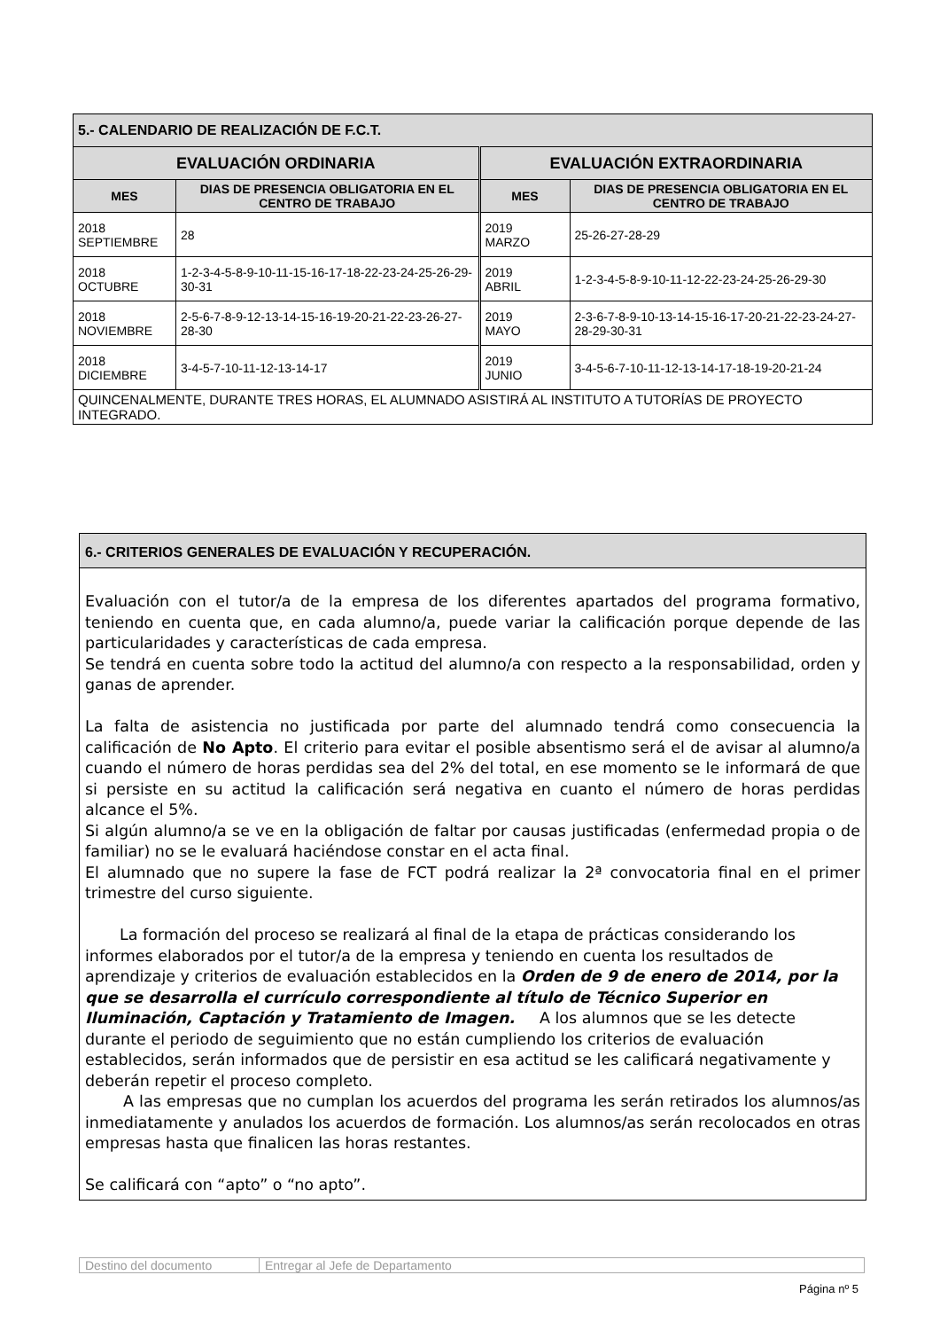| 5.- CALENDARIO DE REALIZACIÓN DE F.C.T. | | | |
| EVALUACIÓN ORDINARIA | | EVALUACIÓN EXTRAORDINARIA | |
| MES | DIAS DE PRESENCIA OBLIGATORIA EN EL CENTRO DE TRABAJO | MES | DIAS DE PRESENCIA OBLIGATORIA EN EL CENTRO DE TRABAJO |
| 2018 SEPTIEMBRE | 28 | 2019 MARZO | 25-26-27-28-29 |
| 2018 OCTUBRE | 1-2-3-4-5-8-9-10-11-15-16-17-18-22-23-24-25-26-29-30-31 | 2019 ABRIL | 1-2-3-4-5-8-9-10-11-12-22-23-24-25-26-29-30 |
| 2018 NOVIEMBRE | 2-5-6-7-8-9-12-13-14-15-16-19-20-21-22-23-26-27-28-30 | 2019 MAYO | 2-3-6-7-8-9-10-13-14-15-16-17-20-21-22-23-24-27-28-29-30-31 |
| 2018 DICIEMBRE | 3-4-5-7-10-11-12-13-14-17 | 2019 JUNIO | 3-4-5-6-7-10-11-12-13-14-17-18-19-20-21-24 |
| QUINCENALMENTE, DURANTE TRES HORAS, EL ALUMNADO ASISTIRÁ AL INSTITUTO A TUTORÍAS DE PROYECTO INTEGRADO. | | | |
6.- CRITERIOS GENERALES DE EVALUACIÓN Y RECUPERACIÓN.
Evaluación con el tutor/a de la empresa de los diferentes apartados del programa formativo, teniendo en cuenta que, en cada alumno/a, puede variar la calificación porque depende de las particularidades y características de cada empresa.
Se tendrá en cuenta sobre todo la actitud del alumno/a con respecto a la responsabilidad, orden y ganas de aprender.
La falta de asistencia no justificada por parte del alumnado tendrá como consecuencia la calificación de No Apto. El criterio para evitar el posible absentismo será el de avisar al alumno/a cuando el número de horas perdidas sea del 2% del total, en ese momento se le informará de que si persiste en su actitud la calificación será negativa en cuanto el número de horas perdidas alcance el 5%.
Si algún alumno/a se ve en la obligación de faltar por causas justificadas (enfermedad propia o de familiar) no se le evaluará haciéndose constar en el acta final.
El alumnado que no supere la fase de FCT podrá realizar la 2ª convocatoria final en el primer trimestre del curso siguiente.
La formación del proceso se realizará al final de la etapa de prácticas considerando los informes elaborados por el tutor/a de la empresa y teniendo en cuenta los resultados de aprendizaje y criterios de evaluación establecidos en la Orden de 9 de enero de 2014, por la que se desarrolla el currículo correspondiente al título de Técnico Superior en Iluminación, Captación y Tratamiento de Imagen. A los alumnos que se les detecte durante el periodo de seguimiento que no están cumpliendo los criterios de evaluación establecidos, serán informados que de persistir en esa actitud se les calificará negativamente y deberán repetir el proceso completo.
A las empresas que no cumplan los acuerdos del programa les serán retirados los alumnos/as inmediatamente y anulados los acuerdos de formación. Los alumnos/as serán recolocados en otras empresas hasta que finalicen las horas restantes.
Se calificará con “apto” o “no apto”.
| Destino del documento | Entregar al Jefe de Departamento |
Página nº 5